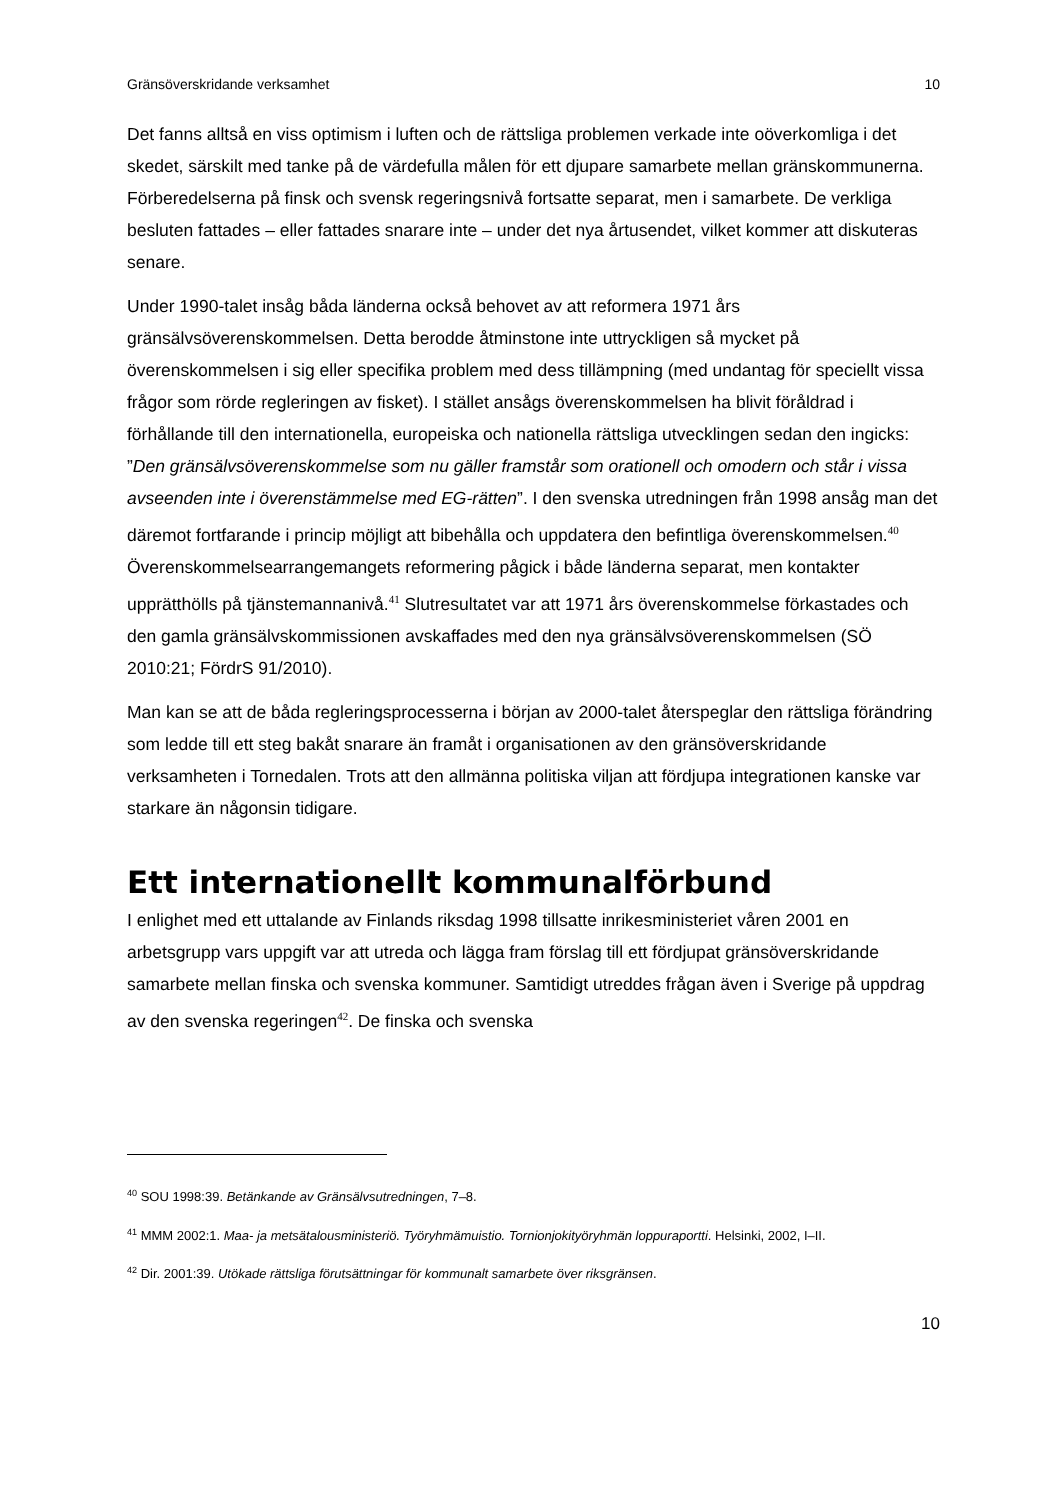Gränsöverskridande verksamhet 10
Det fanns alltså en viss optimism i luften och de rättsliga problemen verkade inte oöverkomliga i det skedet, särskilt med tanke på de värdefulla målen för ett djupare samarbete mellan gränskommunerna. Förberedelserna på finsk och svensk regeringsnivå fortsatte separat, men i samarbete. De verkliga besluten fattades – eller fattades snarare inte – under det nya årtusendet, vilket kommer att diskuteras senare.
Under 1990-talet insåg båda länderna också behovet av att reformera 1971 års gränsälvsöverenskommelsen. Detta berodde åtminstone inte uttryckligen så mycket på överenskommelsen i sig eller specifika problem med dess tillämpning (med undantag för speciellt vissa frågor som rörde regleringen av fisket). I stället ansågs överenskommelsen ha blivit föråldrad i förhållande till den internationella, europeiska och nationella rättsliga utvecklingen sedan den ingicks: ”Den gränsälvsöverenskommelse som nu gäller framstår som orationell och omodern och står i vissa avseenden inte i överenstämmelse med EG-rätten”. I den svenska utredningen från 1998 ansåg man det däremot fortfarande i princip möjligt att bibehålla och uppdatera den befintliga överenskommelsen.<sup>40</sup> Överenskommelsearrangemangets reformering pågick i både länderna separat, men kontakter upprätthölls på tjänstemannanivå.<sup>41</sup> Slutresultatet var att 1971 års överenskommelse förkastades och den gamla gränsälvskommissionen avskaffades med den nya gränsälvsöverenskommelsen (SÖ 2010:21; FördrS 91/2010).
Man kan se att de båda regleringsprocesserna i början av 2000-talet återspeglar den rättsliga förändring som ledde till ett steg bakåt snarare än framåt i organisationen av den gränsöverskridande verksamheten i Tornedalen. Trots att den allmänna politiska viljan att fördjupa integrationen kanske var starkare än någonsin tidigare.
Ett internationellt kommunalförbund
I enlighet med ett uttalande av Finlands riksdag 1998 tillsatte inrikesministeriet våren 2001 en arbetsgrupp vars uppgift var att utreda och lägga fram förslag till ett fördjupat gränsöverskridande samarbete mellan finska och svenska kommuner. Samtidigt utreddes frågan även i Sverige på uppdrag av den svenska regeringen<sup>42</sup>. De finska och svenska
<sup>40</sup> SOU 1998:39. Betänkande av Gränsälvsutredningen, 7–8.
<sup>41</sup> MMM 2002:1. Maa- ja metsätalousministeriö. Työryhmämuistio. Tornionjokityöryhmän loppuraportti. Helsinki, 2002, I–II.
<sup>42</sup> Dir. 2001:39. Utökade rättsliga förutsättningar för kommunalt samarbete över riksgränsen.
10